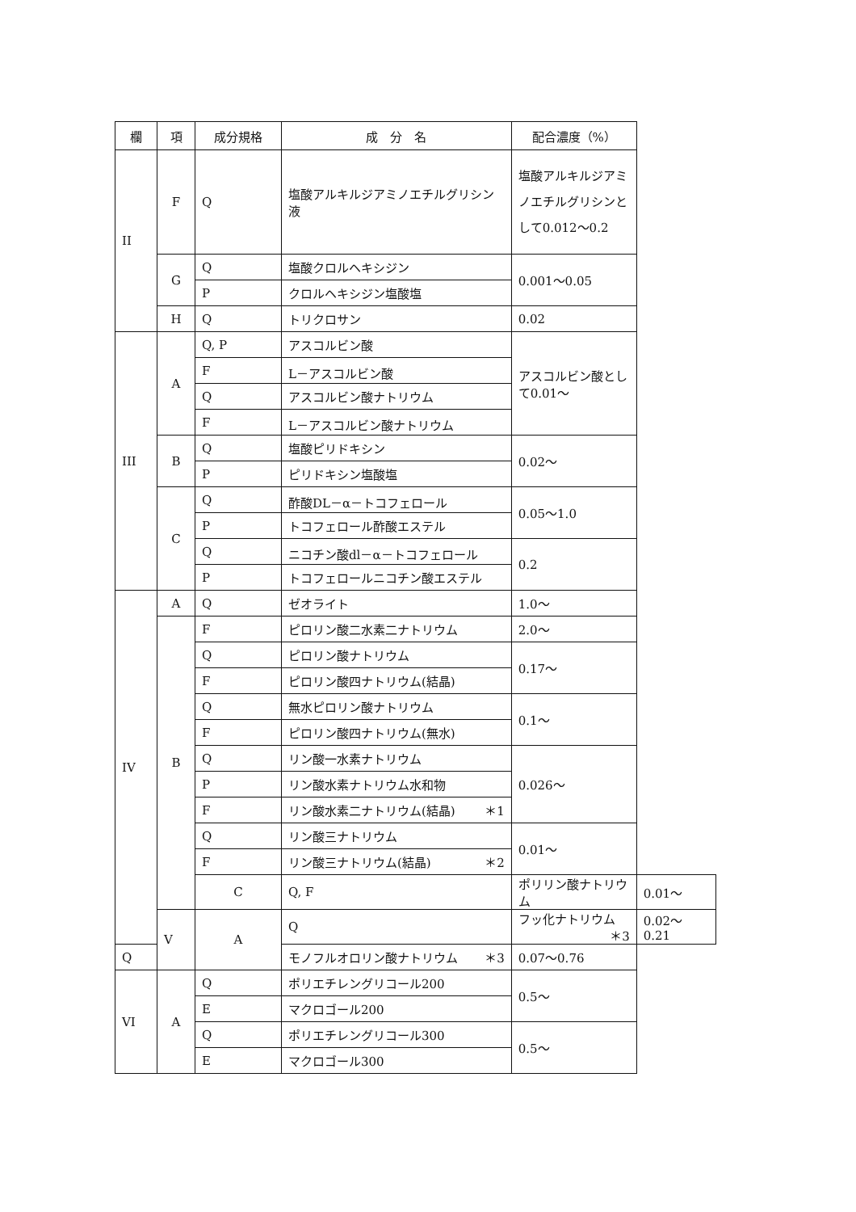| 欄 | 項 | 成分規格 | 成 分 名 | 配合濃度（%） | |
| --- | --- | --- | --- | --- | --- |
| II | F | Q | 塩酸アルキルジアミノエチルグリシン液 | 塩酸アルキルジアミノエチルグリシンとして0.012～0.2 | |
| | G | Q | 塩酸クロルヘキシジン | 0.001～0.05 | |
| | | P | クロルヘキシジン塩酸塩 | | |
| | H | Q | トリクロサン | 0.02 | |
| III | A | Q, P | アスコルビン酸 | アスコルビン酸として0.01～ | |
| | | F | L－アスコルビン酸 | | |
| | | Q | アスコルビン酸ナトリウム | | |
| | | F | L－アスコルビン酸ナトリウム | | |
| | B | Q | 塩酸ピリドキシン | 0.02～ | |
| | | P | ピリドキシン塩酸塩 | | |
| | C | Q | 酢酸DL－α－トコフェロール | 0.05～1.0 | |
| | | P | トコフェロール酢酸エステル | | |
| | | Q | ニコチン酸dl－α－トコフェロール | 0.2 | |
| | | P | トコフェロールニコチン酸エステル | | |
| IV | A | Q | ゼオライト | 1.0～ | |
| | B | F | ピロリン酸二水素二ナトリウム | 2.0～ | |
| | | Q | ピロリン酸ナトリウム | 0.17～ | |
| | | F | ピロリン酸四ナトリウム(結晶) | | |
| | | Q | 無水ピロリン酸ナトリウム | 0.1～ | |
| | | F | ピロリン酸四ナトリウム(無水) | | |
| | | Q | リン酸一水素ナトリウム | 0.026～ | |
| | | P | リン酸水素ナトリウム水和物 | | |
| | | F | リン酸水素二ナトリウム(結晶) ＊1 | | |
| | | Q | リン酸三ナトリウム | 0.01～ | |
| | | F | リン酸三ナトリウム(結晶) ＊2 | | |
| | | C | Q, F | ポリリン酸ナトリウム | 0.01～ |
| | V | A | Q | フッ化ナトリウム ＊3 | 0.02～0.21 |
| Q | | | モノフルオロリン酸ナトリウム ＊3 | 0.07～0.76 | |
| VI | A | Q | ポリエチレングリコール200 | 0.5～ | |
| | | E | マクロゴール200 | | |
| | | Q | ポリエチレングリコール300 | 0.5～ | |
| | | E | マクロゴール300 | | |